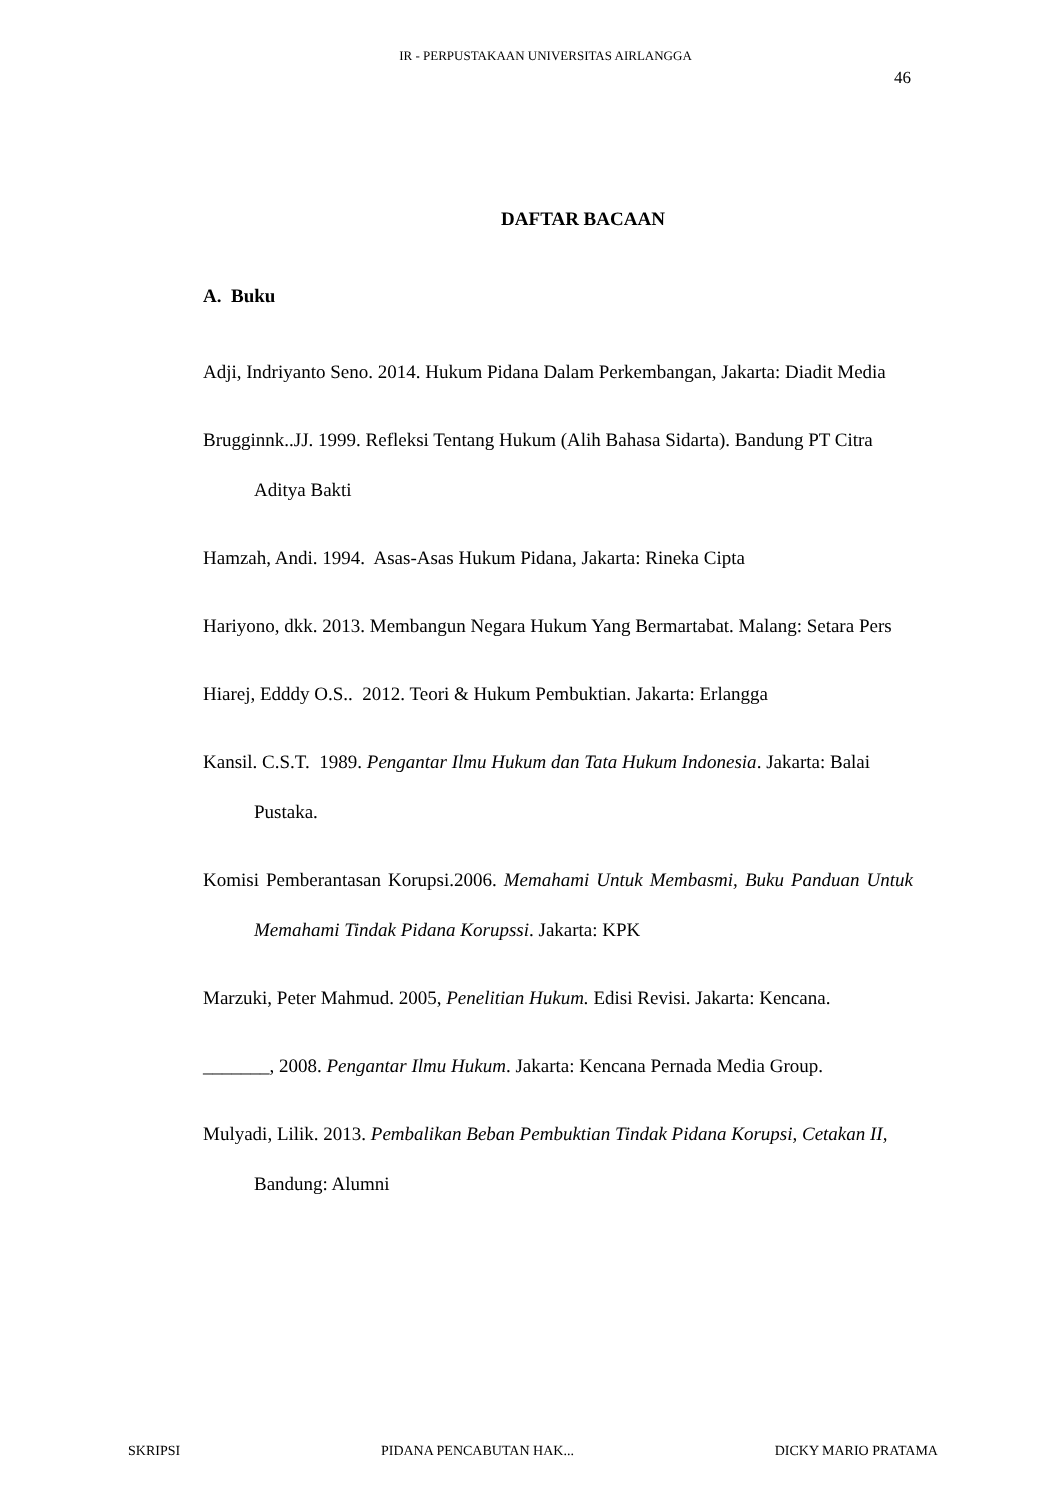IR - PERPUSTAKAAN UNIVERSITAS AIRLANGGA
46
DAFTAR BACAAN
A. Buku
Adji, Indriyanto Seno. 2014. Hukum Pidana Dalam Perkembangan, Jakarta: Diadit Media
Brugginnk..JJ. 1999. Refleksi Tentang Hukum (Alih Bahasa Sidarta). Bandung PT Citra Aditya Bakti
Hamzah, Andi. 1994. Asas-Asas Hukum Pidana, Jakarta: Rineka Cipta
Hariyono, dkk. 2013. Membangun Negara Hukum Yang Bermartabat. Malang: Setara Pers
Hiarej, Edddy O.S.. 2012. Teori & Hukum Pembuktian. Jakarta: Erlangga
Kansil. C.S.T. 1989. Pengantar Ilmu Hukum dan Tata Hukum Indonesia. Jakarta: Balai Pustaka.
Komisi Pemberantasan Korupsi.2006. Memahami Untuk Membasmi, Buku Panduan Untuk Memahami Tindak Pidana Korupssi. Jakarta: KPK
Marzuki, Peter Mahmud. 2005, Penelitian Hukum. Edisi Revisi. Jakarta: Kencana.
_______, 2008. Pengantar Ilmu Hukum. Jakarta: Kencana Pernada Media Group.
Mulyadi, Lilik. 2013. Pembalikan Beban Pembuktian Tindak Pidana Korupsi, Cetakan II, Bandung: Alumni
SKRIPSI PIDANA PENCABUTAN HAK... DICKY MARIO PRATAMA